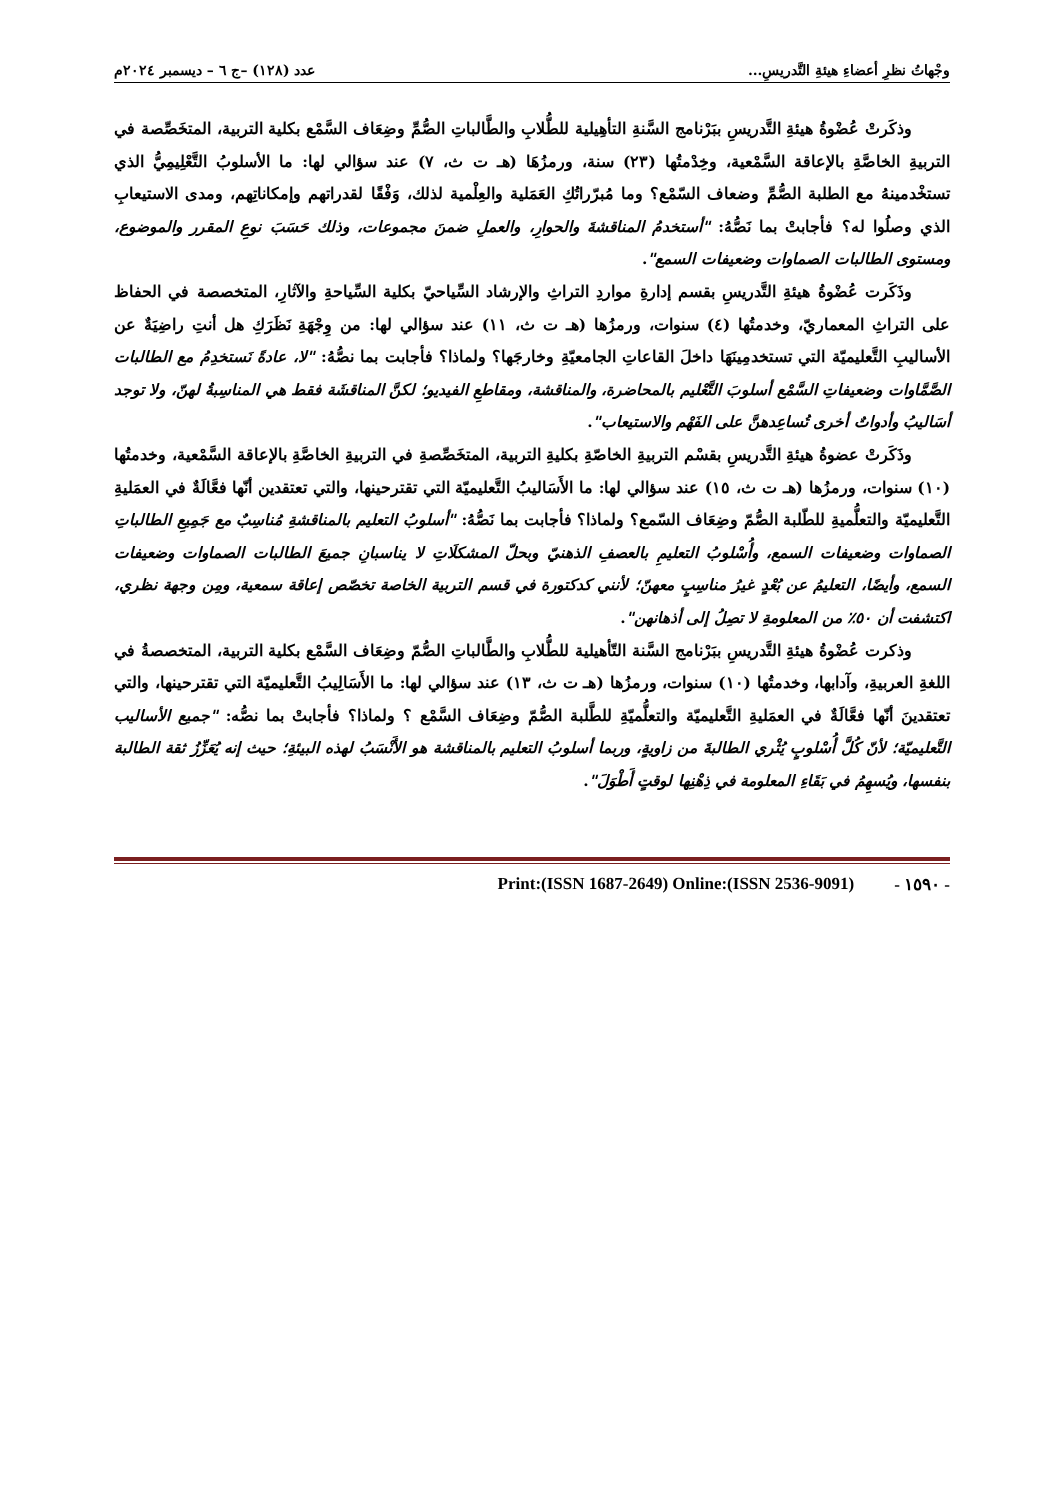وجْهاتُ نظرِ أعضاءِ هيئةِ التَّدريسِ... عدد (١٢٨) –ج ٦ – ديسمبر ٢٠٢٤م
وذكَرتْ عُضْوةُ هيئةِ التَّدريسِ ببَرْنامج السَّنةِ التأهِيلية للطُّلابِ والطَّالباتِ الصُّمِّ وضِعَاف السَّمْع بكلية التربية، المتخَصِّصة في التربيةِ الخاصَّةِ بالإعاقة السَّمْعية، وخِدْمتُها (٢٣) سنة، ورمزُهَا (هـ ت ث، ٧) عند سؤالي لها: ما الأسلوبُ التَّعْلِيمِيُّ الذي تستخْدمينهُ مع الطلبة الصُّمِّ وضعاف السّمْع؟ وما مُبرّراتُكِ العَمَلية والعِلْمية لذلك، وَفْقًا لقدراتهم وإمكاناتِهم، ومدى الاستيعابِ الذي وصلُوا له؟ فأجابتْ بما نَصُّهُ: "أستخدمُ المناقشةَ والحوارِ، والعملِ ضمنَ مجموعات، وذلك حَسَبَ نوعِ المقرر والموضوع، ومستوى الطالبات الصماوات وضعيفات السمع".
وذَكَرت عُضْوةُ هيئةِ التَّدريسِ بقسم إدارةِ مواردِ التراثِ والإرشاد السِّياحيّ بكلية السِّياحةِ والآثارِ، المتخصصة في الحفاظ على التراثِ المعماريّ، وخدمتُها (٤) سنوات، ورمزُها (هـ ت ث، ١١) عند سؤالي لها: من وِجْهَةِ نَظَرَكِ هل أنتِ راضِيَةٌ عن الأساليبِ التَّعليميّة التي تستخدمِينَهَا داخلَ القاعاتِ الجامعيّةِ وخارجَها؟ ولماذا؟ فأجابت بما نصُّهُ: "لا، عادةً نَستخدِمُ مع الطالبات الصَّمَّاوات وضعيفاتِ السَّمْع أسلوبَ التَّعْليم بالمحاضرة، والمناقشة، ومقاطعِ الفيديو؛ لكنَّ المناقشَة فقط هي المناسِبةُ لهنّ، ولا توجد أسَاليبُ وأدواتٌ أخرى تُساعِدهنَّ على الفَهْم والاستيعاب".
وذَكَرتْ عضوةُ هيئةِ التَّدريسِ بقسْم التربيةِ الخاصّةِ بكليةِ التربية، المتخَصِّصةِ في التربيةِ الخاصَّةِ بالإعاقة السَّمْعية، وخدمتُها (١٠) سنوات، ورمزُها (هـ ت ث، ١٥) عند سؤالي لها: ما الأَسَاليبُ التَّعليميّة التي تقترحينها، والتي تعتقدين أنّها فعَّالَةٌ في العمَليةِ التَّعليميّة والتعلُّميةِ للطّلبة الصُّمّ وضِعَاف السّمع؟ ولماذا؟ فأجابت بما نَصُّهُ: "أسلوبُ التعليم بالمناقشةِ مُناسِبٌ مع جَمِيعِ الطالباتِ الصماوات وضعيفات السمع، وأُسْلوبُ التعليمِ بالعصفِ الذهنيّ وبحلّ المشكلَاتِ لا يناسبانِ جميعَ الطالبات الصماوات وضعيفات السمع، وأيضًا، التعليمُ عن بُعْدٍ غيرُ مناسِبٍ معهنّ؛ لأنني كدكتورة في قسم التربية الخاصة تخصّص إعاقة سمعية، ومِن وجهة نظري، اكتشفت أن ٥٠٪ من المعلومةِ لا تصِلُ إلى أذهانهن".
وذكرت عُضْوةُ هيئةِ التَّدريسِ ببَرْنامج السَّنة التّأهيلية للطُّلابِ والطَّالباتِ الصُّمّ وضِعَاف السَّمْع بكلية التربية، المتخصصةُ في اللغةِ العربيةِ، وآدابها، وخدمتُها (١٠) سنوات، ورمزُها (هـ ت ث، ١٣) عند سؤالي لها: ما الأَسَالِيبُ التَّعليميّة التي تقترحينها، والتي تعتقدينَ أنّها فعَّالَةٌ في العمَليةِ التَّعليميّة والتعلُّميّةِ للطَّلبة الصُّمّ وضِعَاف السَّمْع ؟ ولماذا؟ فأجابتْ بما نصُّه: "جميع الأساليب التَّعليميّة؛ لأنّ كُلَّ أُسْلوبٍ يُثْري الطالبةَ من زاويةٍ، وربما أسلوبُ التعليم بالمناقشة هو الأَنْسَبُ لهذه البيئةِ؛ حيث إنه يُعَزِّزُ ثقة الطالبة بنفسها، ويُسهِمُ في بَقَاءِ المعلومة في ذِهْنِها لوقتٍ أَطْوَلَ".
- ١٥٩٠ - Print:(ISSN 1687-2649) Online:(ISSN 2536-9091)